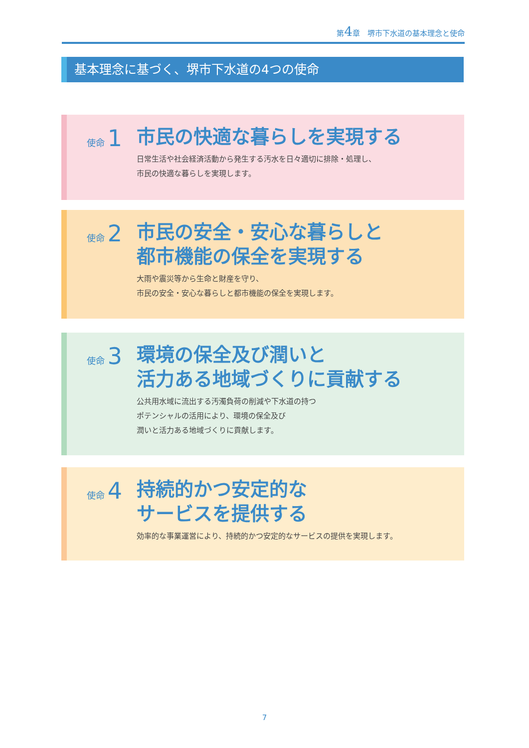第4章　堺市下水道の基本理念と使命
基本理念に基づく、堺市下水道の4つの使命
使命 1
市民の快適な暮らしを実現する
日常生活や社会経済活動から発生する汚水を日々適切に排除・処理し、
市民の快適な暮らしを実現します。
使命 2
市民の安全・安心な暮らしと
都市機能の保全を実現する
大雨や震災等から生命と財産を守り、
市民の安全・安心な暮らしと都市機能の保全を実現します。
使命 3
環境の保全及び潤いと
活力ある地域づくりに貢献する
公共用水域に流出する汚濁負荷の削減や下水道の持つ
ポテンシャルの活用により、環境の保全及び
潤いと活力ある地域づくりに貢献します。
使命 4
持続的かつ安定的な
サービスを提供する
効率的な事業運営により、持続的かつ安定的なサービスの提供を実現します。
7